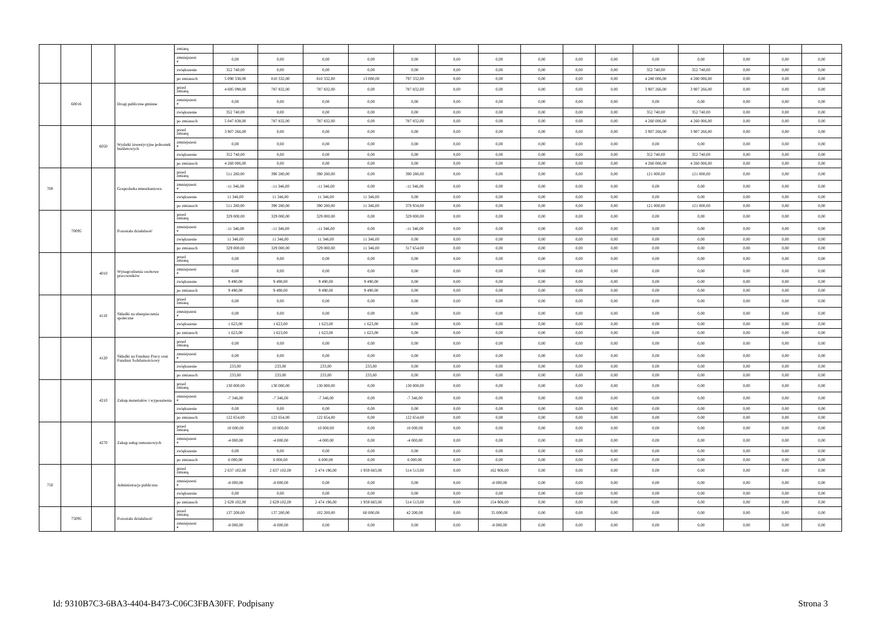| | | | | zmianą | | | | | | | | | | | | | | | |
| | | | | zmniejszeni e | 0,00 | 0,00 | 0,00 | 0,00 | 0,00 | 0,00 | 0,00 | 0,00 | 0,00 | 0,00 | 0,00 | 0,00 | 0,00 | 0,00 | 0,00 |
| | | | | zwiększenie | 352 740,00 | 0,00 | 0,00 | 0,00 | 0,00 | 0,00 | 0,00 | 0,00 | 0,00 | 0,00 | 352 740,00 | 352 740,00 | 0,00 | 0,00 | 0,00 |
| | | | | po zmianach | 5 090 338,00 | 810 332,00 | 810 332,00 | 13 000,00 | 797 332,00 | 0,00 | 0,00 | 0,00 | 0,00 | 0,00 | 4 280 006,00 | 4 280 006,00 | 0,00 | 0,00 | 0,00 |
| | 60016 | | Drogi publiczne gminne | przed zmianą | 4 695 098,00 | 787 832,00 | 787 832,00 | 0,00 | 787 832,00 | 0,00 | 0,00 | 0,00 | 0,00 | 0,00 | 3 907 266,00 | 3 907 266,00 | 0,00 | 0,00 | 0,00 |
| | | | | zmniejszeni e | 0,00 | 0,00 | 0,00 | 0,00 | 0,00 | 0,00 | 0,00 | 0,00 | 0,00 | 0,00 | 0,00 | 0,00 | 0,00 | 0,00 | 0,00 |
| | | | | zwiększenie | 352 740,00 | 0,00 | 0,00 | 0,00 | 0,00 | 0,00 | 0,00 | 0,00 | 0,00 | 0,00 | 352 740,00 | 352 740,00 | 0,00 | 0,00 | 0,00 |
| | | | | po zmianach | 5 047 838,00 | 787 832,00 | 787 832,00 | 0,00 | 787 832,00 | 0,00 | 0,00 | 0,00 | 0,00 | 0,00 | 4 260 006,00 | 4 260 006,00 | 0,00 | 0,00 | 0,00 |
| | | 6050 | Wydatki inwestycyjne jednostek budżetowych | przed zmianą | 3 907 266,00 | 0,00 | 0,00 | 0,00 | 0,00 | 0,00 | 0,00 | 0,00 | 0,00 | 0,00 | 3 907 266,00 | 3 907 266,00 | 0,00 | 0,00 | 0,00 |
| | | | | zmniejszeni e | 0,00 | 0,00 | 0,00 | 0,00 | 0,00 | 0,00 | 0,00 | 0,00 | 0,00 | 0,00 | 0,00 | 0,00 | 0,00 | 0,00 | 0,00 |
| | | | | zwiększenie | 352 740,00 | 0,00 | 0,00 | 0,00 | 0,00 | 0,00 | 0,00 | 0,00 | 0,00 | 0,00 | 352 740,00 | 352 740,00 | 0,00 | 0,00 | 0,00 |
| | | | | po zmianach | 4 260 006,00 | 0,00 | 0,00 | 0,00 | 0,00 | 0,00 | 0,00 | 0,00 | 0,00 | 0,00 | 4 260 006,00 | 4 260 006,00 | 0,00 | 0,00 | 0,00 |
| 700 | | | Gospodarka mieszkaniowa | przed zmianą | 511 280,00 | 390 280,00 | 390 280,00 | 0,00 | 390 280,00 | 0,00 | 0,00 | 0,00 | 0,00 | 0,00 | 121 000,00 | 121 000,00 | 0,00 | 0,00 | 0,00 |
| | | | | zmniejszeni e | -11 346,00 | -11 346,00 | -11 346,00 | 0,00 | -11 346,00 | 0,00 | 0,00 | 0,00 | 0,00 | 0,00 | 0,00 | 0,00 | 0,00 | 0,00 | 0,00 |
| | | | | zwiększenie | 11 346,00 | 11 346,00 | 11 346,00 | 11 346,00 | 0,00 | 0,00 | 0,00 | 0,00 | 0,00 | 0,00 | 0,00 | 0,00 | 0,00 | 0,00 | 0,00 |
| | | | | po zmianach | 511 280,00 | 390 280,00 | 390 280,00 | 11 346,00 | 378 934,00 | 0,00 | 0,00 | 0,00 | 0,00 | 0,00 | 121 000,00 | 121 000,00 | 0,00 | 0,00 | 0,00 |
| | 70095 | | Pozostała działalność | przed zmianą | 329 000,00 | 329 000,00 | 329 000,00 | 0,00 | 329 000,00 | 0,00 | 0,00 | 0,00 | 0,00 | 0,00 | 0,00 | 0,00 | 0,00 | 0,00 | 0,00 |
| | | | | zmniejszeni e | -11 346,00 | -11 346,00 | -11 346,00 | 0,00 | -11 346,00 | 0,00 | 0,00 | 0,00 | 0,00 | 0,00 | 0,00 | 0,00 | 0,00 | 0,00 | 0,00 |
| | | | | zwiększenie | 11 346,00 | 11 346,00 | 11 346,00 | 11 346,00 | 0,00 | 0,00 | 0,00 | 0,00 | 0,00 | 0,00 | 0,00 | 0,00 | 0,00 | 0,00 | 0,00 |
| | | | | po zmianach | 329 000,00 | 329 000,00 | 329 000,00 | 11 346,00 | 317 654,00 | 0,00 | 0,00 | 0,00 | 0,00 | 0,00 | 0,00 | 0,00 | 0,00 | 0,00 | 0,00 |
| | | 4010 | Wynagrodzenia osobowe pracowników | przed zmianą | 0,00 | 0,00 | 0,00 | 0,00 | 0,00 | 0,00 | 0,00 | 0,00 | 0,00 | 0,00 | 0,00 | 0,00 | 0,00 | 0,00 | 0,00 |
| | | | | zmniejszeni e | 0,00 | 0,00 | 0,00 | 0,00 | 0,00 | 0,00 | 0,00 | 0,00 | 0,00 | 0,00 | 0,00 | 0,00 | 0,00 | 0,00 | 0,00 |
| | | | | zwiększenie | 9 490,00 | 9 490,00 | 9 490,00 | 9 490,00 | 0,00 | 0,00 | 0,00 | 0,00 | 0,00 | 0,00 | 0,00 | 0,00 | 0,00 | 0,00 | 0,00 |
| | | | | po zmianach | 9 490,00 | 9 490,00 | 9 490,00 | 9 490,00 | 0,00 | 0,00 | 0,00 | 0,00 | 0,00 | 0,00 | 0,00 | 0,00 | 0,00 | 0,00 | 0,00 |
| | | 4110 | Składki na ubezpieczenia społeczne | przed zmianą | 0,00 | 0,00 | 0,00 | 0,00 | 0,00 | 0,00 | 0,00 | 0,00 | 0,00 | 0,00 | 0,00 | 0,00 | 0,00 | 0,00 | 0,00 |
| | | | | zmniejszeni e | 0,00 | 0,00 | 0,00 | 0,00 | 0,00 | 0,00 | 0,00 | 0,00 | 0,00 | 0,00 | 0,00 | 0,00 | 0,00 | 0,00 | 0,00 |
| | | | | zwiększenie | 1 623,00 | 1 623,00 | 1 623,00 | 1 623,00 | 0,00 | 0,00 | 0,00 | 0,00 | 0,00 | 0,00 | 0,00 | 0,00 | 0,00 | 0,00 | 0,00 |
| | | | | po zmianach | 1 623,00 | 1 623,00 | 1 623,00 | 1 623,00 | 0,00 | 0,00 | 0,00 | 0,00 | 0,00 | 0,00 | 0,00 | 0,00 | 0,00 | 0,00 | 0,00 |
| | | 4120 | Składki na Fundusz Pracy oraz Fundusz Solidarnościowy | przed zmianą | 0,00 | 0,00 | 0,00 | 0,00 | 0,00 | 0,00 | 0,00 | 0,00 | 0,00 | 0,00 | 0,00 | 0,00 | 0,00 | 0,00 | 0,00 |
| | | | | zmniejszeni e | 0,00 | 0,00 | 0,00 | 0,00 | 0,00 | 0,00 | 0,00 | 0,00 | 0,00 | 0,00 | 0,00 | 0,00 | 0,00 | 0,00 | 0,00 |
| | | | | zwiększenie | 233,00 | 233,00 | 233,00 | 233,00 | 0,00 | 0,00 | 0,00 | 0,00 | 0,00 | 0,00 | 0,00 | 0,00 | 0,00 | 0,00 | 0,00 |
| | | | | po zmianach | 233,00 | 233,00 | 233,00 | 233,00 | 0,00 | 0,00 | 0,00 | 0,00 | 0,00 | 0,00 | 0,00 | 0,00 | 0,00 | 0,00 | 0,00 |
| | | 4210 | Zakup materiałów i wyposażenia | przed zmianą | 130 000,00 | 130 000,00 | 130 000,00 | 0,00 | 130 000,00 | 0,00 | 0,00 | 0,00 | 0,00 | 0,00 | 0,00 | 0,00 | 0,00 | 0,00 | 0,00 |
| | | | | zmniejszeni e | -7 346,00 | -7 346,00 | -7 346,00 | 0,00 | -7 346,00 | 0,00 | 0,00 | 0,00 | 0,00 | 0,00 | 0,00 | 0,00 | 0,00 | 0,00 | 0,00 |
| | | | | zwiększenie | 0,00 | 0,00 | 0,00 | 0,00 | 0,00 | 0,00 | 0,00 | 0,00 | 0,00 | 0,00 | 0,00 | 0,00 | 0,00 | 0,00 | 0,00 |
| | | | | po zmianach | 122 654,00 | 122 654,00 | 122 654,00 | 0,00 | 122 654,00 | 0,00 | 0,00 | 0,00 | 0,00 | 0,00 | 0,00 | 0,00 | 0,00 | 0,00 | 0,00 |
| | | 4270 | Zakup usług remontowych | przed zmianą | 10 000,00 | 10 000,00 | 10 000,00 | 0,00 | 10 000,00 | 0,00 | 0,00 | 0,00 | 0,00 | 0,00 | 0,00 | 0,00 | 0,00 | 0,00 | 0,00 |
| | | | | zmniejszeni e | -4 000,00 | -4 000,00 | -4 000,00 | 0,00 | -4 000,00 | 0,00 | 0,00 | 0,00 | 0,00 | 0,00 | 0,00 | 0,00 | 0,00 | 0,00 | 0,00 |
| | | | | zwiększenie | 0,00 | 0,00 | 0,00 | 0,00 | 0,00 | 0,00 | 0,00 | 0,00 | 0,00 | 0,00 | 0,00 | 0,00 | 0,00 | 0,00 | 0,00 |
| | | | | po zmianach | 6 000,00 | 6 000,00 | 6 000,00 | 0,00 | 6 000,00 | 0,00 | 0,00 | 0,00 | 0,00 | 0,00 | 0,00 | 0,00 | 0,00 | 0,00 | 0,00 |
| 750 | | | Administracja publiczna | przed zmianą | 2 637 102,00 | 2 637 102,00 | 2 474 196,00 | 1 959 683,00 | 514 513,00 | 0,00 | 162 906,00 | 0,00 | 0,00 | 0,00 | 0,00 | 0,00 | 0,00 | 0,00 | 0,00 |
| | | | | zmniejszeni e | -8 000,00 | -8 000,00 | 0,00 | 0,00 | 0,00 | 0,00 | -8 000,00 | 0,00 | 0,00 | 0,00 | 0,00 | 0,00 | 0,00 | 0,00 | 0,00 |
| | | | | zwiększenie | 0,00 | 0,00 | 0,00 | 0,00 | 0,00 | 0,00 | 0,00 | 0,00 | 0,00 | 0,00 | 0,00 | 0,00 | 0,00 | 0,00 | 0,00 |
| | | | | po zmianach | 2 629 102,00 | 2 629 102,00 | 2 474 196,00 | 1 959 683,00 | 514 513,00 | 0,00 | 154 906,00 | 0,00 | 0,00 | 0,00 | 0,00 | 0,00 | 0,00 | 0,00 | 0,00 |
| | 75095 | | Pozostała działalność | przed zmianą | 137 200,00 | 137 200,00 | 102 200,00 | 60 000,00 | 42 200,00 | 0,00 | 35 000,00 | 0,00 | 0,00 | 0,00 | 0,00 | 0,00 | 0,00 | 0,00 | 0,00 |
| | | | | zmniejszeni e | -8 000,00 | -8 000,00 | 0,00 | 0,00 | 0,00 | 0,00 | -8 000,00 | 0,00 | 0,00 | 0,00 | 0,00 | 0,00 | 0,00 | 0,00 | 0,00 |
Id: 9310B7C3-6BA3-4404-B473-C06C3FBA30FF. Podpisany Strona 3